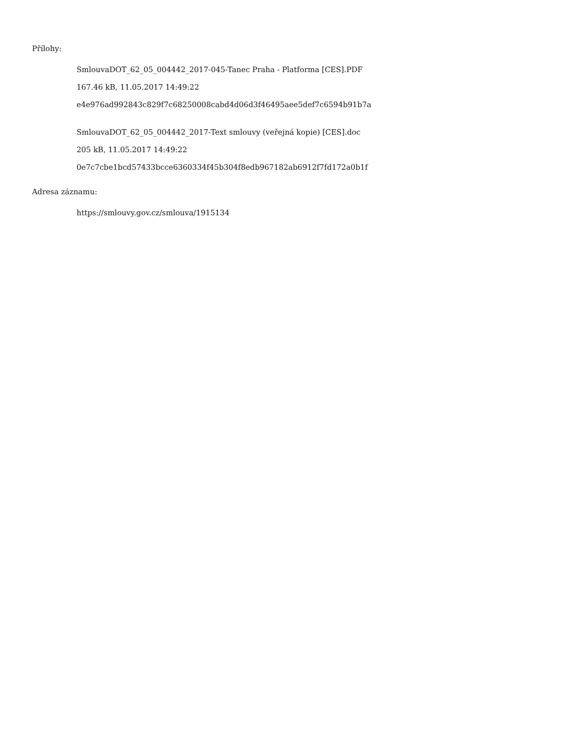Přílohy:
SmlouvaDOT_62_05_004442_2017-045-Tanec Praha - Platforma [CES].PDF
167.46 kB, 11.05.2017 14:49:22
e4e976ad992843c829f7c68250008cabd4d06d3f46495aee5def7c6594b91b7a
SmlouvaDOT_62_05_004442_2017-Text smlouvy (veřejná kopie) [CES].doc
205 kB, 11.05.2017 14:49:22
0e7c7cbe1bcd57433bcce6360334f45b304f8edb967182ab6912f7fd172a0b1f
Adresa záznamu:
https://smlouvy.gov.cz/smlouva/1915134